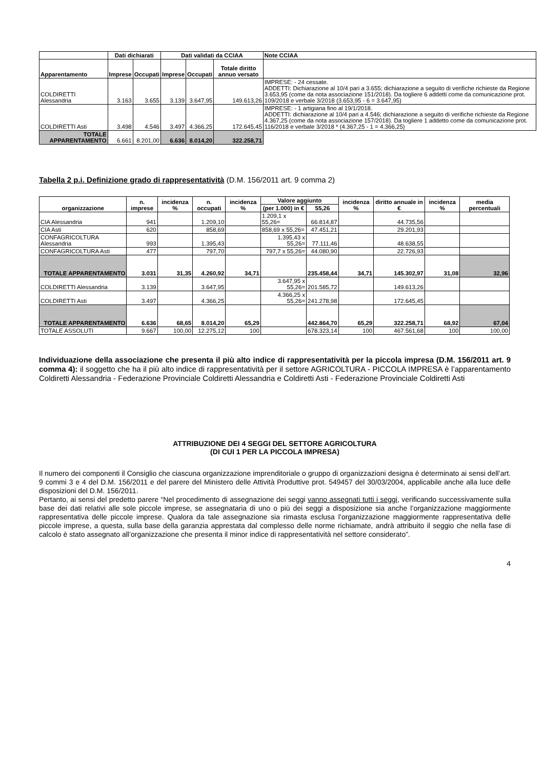| | Dati dichiarati | | Dati validati da CCIAA | | | Note CCIAA |
| --- | --- | --- | --- | --- | --- | --- |
| Apparentamento | Imprese | Occupati | Imprese | Occupati | Totale diritto annuo versato | |
| COLDIRETTI Alessandria | 3.163 | 3.655 | 3.139 | 3.647,95 | 149.613,26 | IMPRESE: - 24 cessate. ADDETTI: Dichiarazione al 10/4 pari a 3.655; dichiarazione a seguito di verifiche richieste da Regione 3.653,95 (come da nota associazione 151/2018). Da togliere 6 addetti come da comunicazione prot. 109/2018 e verbale 3/2018 (3.653,95 - 6 = 3.647,95) |
| COLDIRETTI Asti | 3.498 | 4.546 | 3.497 | 4.366,25 | 172.645,45 | IMPRESE: - 1 artigiana fino al 19/1/2018. ADDETTI: dichiarazione al 10/4 pari a 4.546; dichiarazione a seguito di verifiche richieste da Regione 4.367,25 (come da nota associazione 157/2018). Da togliere 1 addetto come da comunicazione prot. 116/2018 e verbale 3/2018 * (4.367,25 - 1 = 4.366,25) |
| TOTALE APPARENTAMENTO | 6.661 | 8.201,00 | 6.636 | 8.014,20 | 322.258,71 | |
Tabella 2 p.i. Definizione grado di rappresentatività (D.M. 156/2011 art. 9 comma 2)
| organizzazione | n. imprese | incidenza % | n. occupati | incidenza % | Valore aggiunto | | incidenza % | diritto annuale in € | incidenza % | media percentuali |
| --- | --- | --- | --- | --- | --- | --- | --- | --- | --- | --- |
| | | | | | (per 1.000) in € | 55,26 | | | | |
| CIA Alessandria | 941 | | 1.209,10 | | 1.209,1 x 55,26= | 66.814,87 | | 44.735,56 | | |
| CIA Asti | 620 | | 858,69 | | 858,69 x 55,26= | 47.451,21 | | 29.201,93 | | |
| CONFAGRICOLTURA Alessandria | 993 | | 1.395,43 | | 1.395,43 x 55,26= | 77.111,46 | | 48.638,55 | | |
| CONFAGRICOLTURA Asti | 477 | | 797,70 | | 797,7 x 55,26= | 44.080,90 | | 22.726,93 | | |
| TOTALE APPARENTAMENTO | 3.031 | 31,35 | 4.260,92 | 34,71 | | 235.458,44 | 34,71 | 145.302,97 | 31,08 | 32,96 |
| COLDIRETTI Alessandria | 3.139 | | 3.647,95 | | 3.647,95 x 55,26= | 201.585,72 | | 149.613,26 | | |
| COLDIRETTI Asti | 3.497 | | 4.366,25 | | 4.366,25 x 55,26= | 241.278,98 | | 172.645,45 | | |
| TOTALE APPARENTAMENTO | 6.636 | 68,65 | 8.014,20 | 65,29 | | 442.864,70 | 65,29 | 322.258,71 | 68,92 | 67,04 |
| TOTALE ASSOLUTI | 9.667 | 100,00 | 12.275,12 | 100 | | 678.323,14 | 100 | 467.561,68 | 100 | 100,00 |
Individuazione della associazione che presenta il più alto indice di rappresentatività per la piccola impresa (D.M. 156/2011 art. 9 comma 4): il soggetto che ha il più alto indice di rappresentatività per il settore AGRICOLTURA - PICCOLA IMPRESA è l’apparentamento Coldiretti Alessandria - Federazione Provinciale Coldiretti Alessandria e Coldiretti Asti - Federazione Provinciale Coldiretti Asti
ATTRIBUZIONE DEI 4 SEGGI DEL SETTORE AGRICOLTURA
(DI CUI 1 PER LA PICCOLA IMPRESA)
Il numero dei componenti il Consiglio che ciascuna organizzazione imprenditoriale o gruppo di organizzazioni designa è determinato ai sensi dell’art. 9 commi 3 e 4 del D.M. 156/2011 e del parere del Ministero delle Attività Produttive prot. 549457 del 30/03/2004, applicabile anche alla luce delle disposizioni del D.M. 156/2011.
Pertanto, ai sensi del predetto parere “Nel procedimento di assegnazione dei seggi vanno assegnati tutti i seggi, verificando successivamente sulla base dei dati relativi alle sole piccole imprese, se assegnataria di uno o più dei seggi a disposizione sia anche l’organizzazione maggiormente rappresentativa delle piccole imprese. Qualora da tale assegnazione sia rimasta esclusa l’organizzazione maggiormente rappresentativa delle piccole imprese, a questa, sulla base della garanzia apprestata dal complesso delle norme richiamate, andrà attribuito il seggio che nella fase di calcolo è stato assegnato all’organizzazione che presenta il minor indice di rappresentatività nel settore considerato”.
4